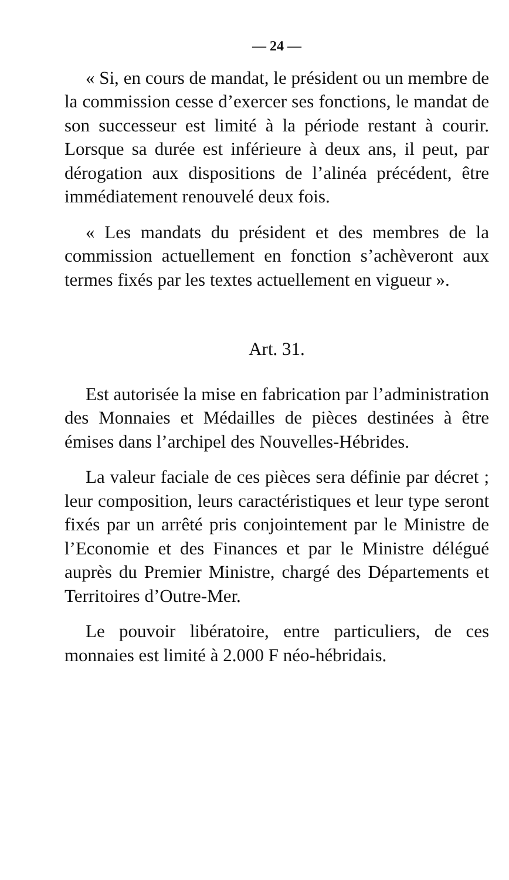— 24 —
« Si, en cours de mandat, le président ou un membre de la commission cesse d’exercer ses fonctions, le mandat de son successeur est limité à la période restant à courir. Lorsque sa durée est inférieure à deux ans, il peut, par dérogation aux dispositions de l’alinéa précédent, être immédiatement renouvelé deux fois.
« Les mandats du président et des membres de la commission actuellement en fonction s’achèveront aux termes fixés par les textes actuellement en vigueur ».
Art. 31.
Est autorisée la mise en fabrication par l’administration des Monnaies et Médailles de pièces destinées à être émises dans l’archipel des Nouvelles-Hébrides.
La valeur faciale de ces pièces sera définie par décret ; leur composition, leurs caractéristiques et leur type seront fixés par un arrêté pris conjointement par le Ministre de l’Economie et des Finances et par le Ministre délégué auprès du Premier Ministre, chargé des Départements et Territoires d’Outre-Mer.
Le pouvoir libératoire, entre particuliers, de ces monnaies est limité à 2.000 F néo-hébridais.